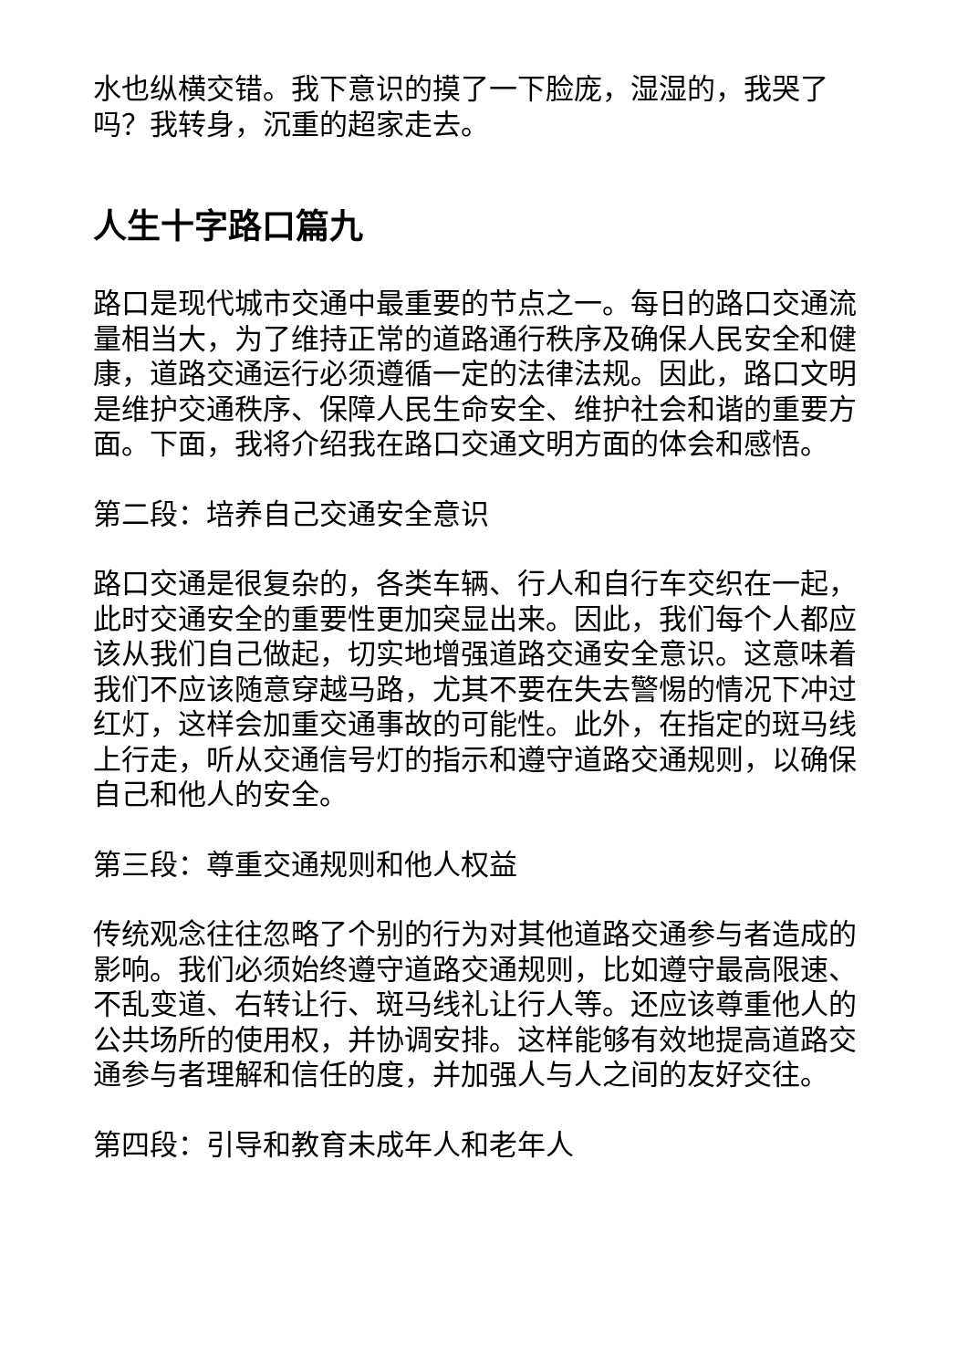水也纵横交错。我下意识的摸了一下脸庞，湿湿的，我哭了吗？我转身，沉重的超家走去。
人生十字路口篇九
路口是现代城市交通中最重要的节点之一。每日的路口交通流量相当大，为了维持正常的道路通行秩序及确保人民安全和健康，道路交通运行必须遵循一定的法律法规。因此，路口文明是维护交通秩序、保障人民生命安全、维护社会和谐的重要方面。下面，我将介绍我在路口交通文明方面的体会和感悟。
第二段：培养自己交通安全意识
路口交通是很复杂的，各类车辆、行人和自行车交织在一起，此时交通安全的重要性更加突显出来。因此，我们每个人都应该从我们自己做起，切实地增强道路交通安全意识。这意味着我们不应该随意穿越马路，尤其不要在失去警惕的情况下冲过红灯，这样会加重交通事故的可能性。此外，在指定的斑马线上行走，听从交通信号灯的指示和遵守道路交通规则，以确保自己和他人的安全。
第三段：尊重交通规则和他人权益
传统观念往往忽略了个别的行为对其他道路交通参与者造成的影响。我们必须始终遵守道路交通规则，比如遵守最高限速、不乱变道、右转让行、斑马线礼让行人等。还应该尊重他人的公共场所的使用权，并协调安排。这样能够有效地提高道路交通参与者理解和信任的度，并加强人与人之间的友好交往。
第四段：引导和教育未成年人和老年人